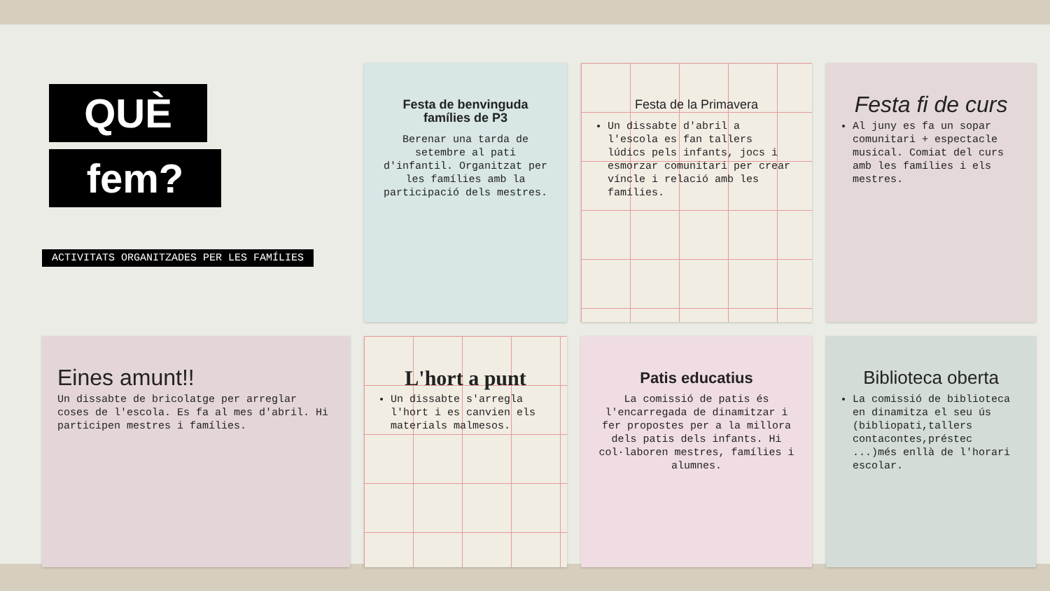QUÈ
fem?
ACTIVITATS ORGANITZADES PER LES FAMÍLIES
Festa de benvinguda famílies de P3
Berenar una tarda de setembre al pati d'infantil. Organitzat per les famílies amb la participació dels mestres.
Festa de la Primavera
Un dissabte d'abril a l'escola es fan tallers lúdics pels infants, jocs i esmorzar comunitari per crear víncle i relació amb les famílies.
Festa fi de curs
Al juny es fa un sopar comunitari + espectacle musical. Comiat del curs amb les famílies i els mestres.
Eines amunt!!
Un dissabte de bricolatge per arreglar coses de l'escola. Es fa al mes d'abril. Hi participen mestres i famílies.
L'hort a punt
Un dissabte s'arregla l'hort i es canvien els materials malmesos.
Patis educatius
La comissió de patis és l'encarregada de dinamitzar i fer propostes per a la millora dels patis dels infants. Hi col·laboren mestres, famílies i alumnes.
Biblioteca oberta
La comissió de biblioteca en dinamitza el seu ús (bibliopati,tallers contacontes,préstec ...)més enllà de l'horari escolar.